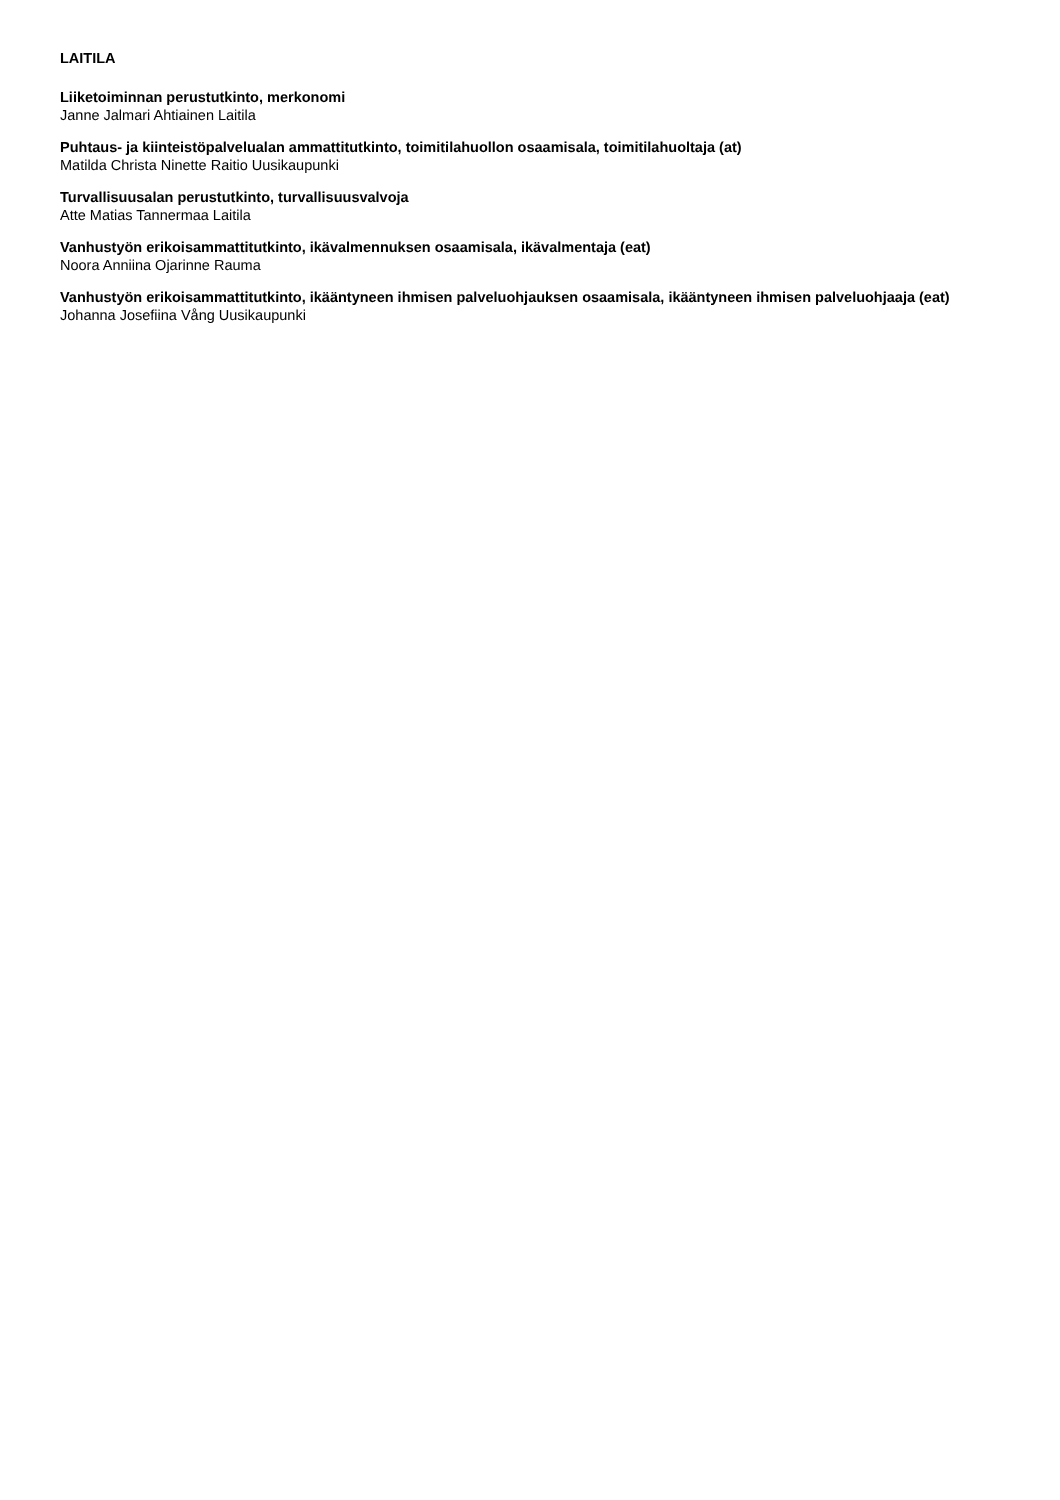LAITILA
Liiketoiminnan perustutkinto, merkonomi
Janne Jalmari Ahtiainen Laitila
Puhtaus- ja kiinteistöpalvelualan ammattitutkinto, toimitilahuollon osaamisala, toimitilahuoltaja (at)
Matilda Christa Ninette Raitio Uusikaupunki
Turvallisuusalan perustutkinto, turvallisuusvalvoja
Atte Matias Tannermaa Laitila
Vanhustyön erikoisammattitutkinto, ikävalmennuksen osaamisala, ikävalmentaja (eat)
Noora Anniina Ojarinne Rauma
Vanhustyön erikoisammattitutkinto, ikääntyneen ihmisen palveluohjauksen osaamisala, ikääntyneen ihmisen palveluohjaaja (eat)
Johanna Josefiina Vång Uusikaupunki